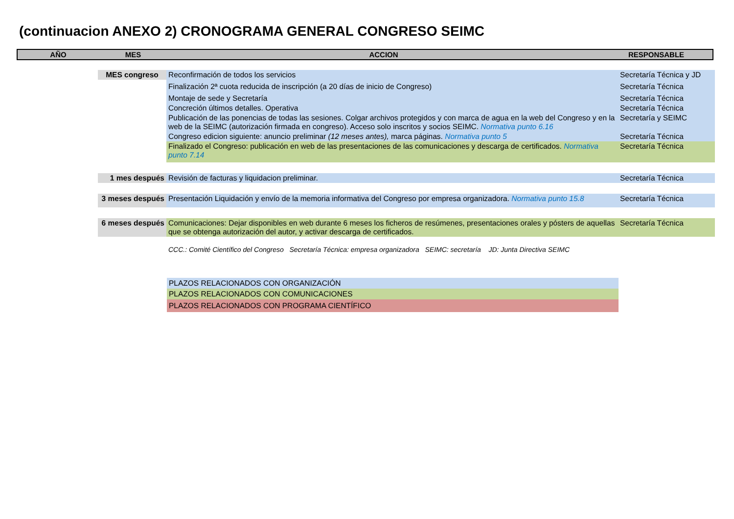(continuacion ANEXO 2) CRONOGRAMA GENERAL CONGRESO SEIMC
| AÑO | MES | ACCION | RESPONSABLE |
| --- | --- | --- | --- |
| MES congreso | Reconfirmación de todos los servicios | Secretaría Técnica y JD |
| | Finalización 2ª cuota reducida de inscripción (a 20 días de inicio de Congreso) | Secretaría Técnica |
| | Montaje de sede y Secretaría | Secretaría Técnica |
| | Concreción últimos detalles. Operativa | Secretaría Técnica |
| | Publicación de las ponencias de todas las sesiones. Colgar archivos protegidos y con marca de agua en la web del Congreso y en la web de la SEIMC (autorización firmada en congreso). Acceso solo inscritos y socios SEIMC. Normativa punto 6.16 | Secretaría y SEIMC |
| | Congreso edicion siguiente: anuncio preliminar (12 meses antes), marca páginas. Normativa punto 5 | Secretaría Técnica |
| | Finalizado el Congreso: publicación en web de las presentaciones de las comunicaciones y descarga de certificados. Normativa punto 7.14 | Secretaría Técnica |
| 1 mes después | Revisión de facturas y liquidacion preliminar. | Secretaría Técnica |
| 3 meses después | Presentación Liquidación y envío de la memoria informativa del Congreso por empresa organizadora. Normativa punto 15.8 | Secretaría Técnica |
| 6 meses después | Comunicaciones: Dejar disponibles en web durante 6 meses los ficheros de resúmenes, presentaciones orales y pósters de aquellas que se obtenga autorización del autor, y activar descarga de certificados. | Secretaría Técnica |
CCC.: Comité Científico del Congreso Secretaría Técnica: empresa organizadora SEIMC: secretaría JD: Junta Directiva SEIMC
PLAZOS RELACIONADOS CON ORGANIZACIÓN
PLAZOS RELACIONADOS CON COMUNICACIONES
PLAZOS RELACIONADOS CON PROGRAMA CIENTÍFICO